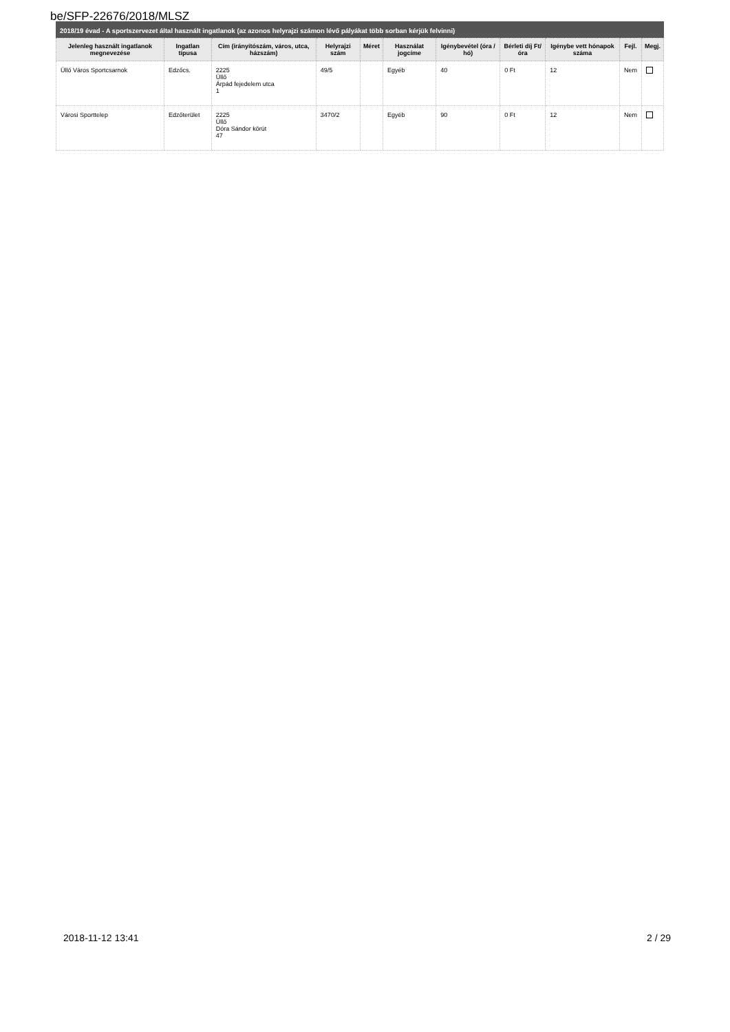be/SFP-22676/2018/MLSZ
2018/19 évad - A sportszervezet által használt ingatlanok (az azonos helyrajzi számon lévő pályákat több sorban kérjük felvinni)
| Jelenleg használt ingatlanok megnevezése | Ingatlan típusa | Cím (irányítószám, város, utca, házszám) | Helyrajzi szám | Méret | Használat jogcíme | Igénybevétel (óra / hó) | Bérleti díj Ft/óra | Igénybe vett hónapok száma | Fejl. | Megj. |
| --- | --- | --- | --- | --- | --- | --- | --- | --- | --- | --- |
| Üllő Város Sportcsarnok | Edzőcs. | 2225 Üllő Árpád fejedelem utca 1 | 49/5 | | Egyéb | 40 | 0 Ft | 12 | Nem | |
| Városi Sporttelep | Edzőterület | 2225 Üllő Dóra Sándor körút 47 | 3470/2 | | Egyéb | 90 | 0 Ft | 12 | Nem | |
2018-11-12 13:41 2 / 29